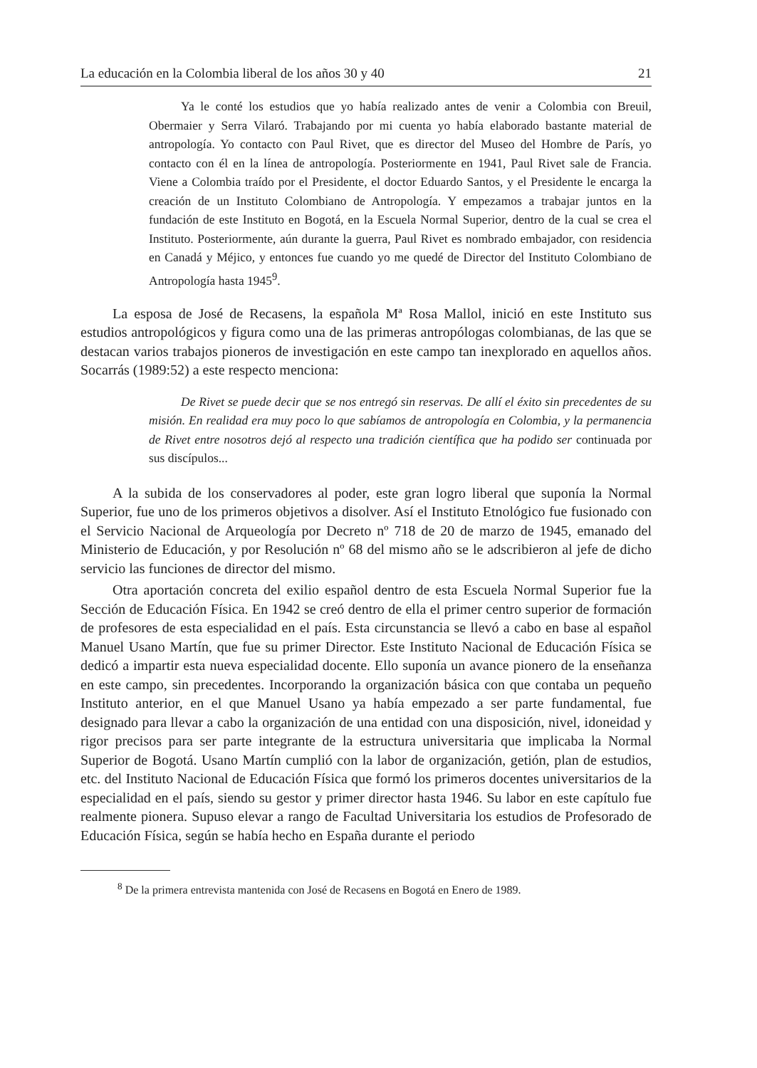La educación en la Colombia liberal de los años 30 y 40 21
Ya le conté los estudios que yo había realizado antes de venir a Colombia con Breuil, Obermaier y Serra Vilaró. Trabajando por mi cuenta yo había elaborado bastante material de antropología. Yo contacto con Paul Rivet, que es director del Museo del Hombre de París, yo contacto con él en la línea de antropología. Posteriormente en 1941, Paul Rivet sale de Francia. Viene a Colombia traído por el Presidente, el doctor Eduardo Santos, y el Presidente le encarga la creación de un Instituto Colombiano de Antropología. Y empezamos a trabajar juntos en la fundación de este Instituto en Bogotá, en la Escuela Normal Superior, dentro de la cual se crea el Instituto. Posteriormente, aún durante la guerra, Paul Rivet es nombrado embajador, con residencia en Canadá y Méjico, y entonces fue cuando yo me quedé de Director del Instituto Colombiano de Antropología hasta 1945<sup>9</sup>.
La esposa de José de Recasens, la española Mª Rosa Mallol, inició en este Instituto sus estudios antropológicos y figura como una de las primeras antropólogas colombianas, de las que se destacan varios trabajos pioneros de investigación en este campo tan inexplorado en aquellos años. Socarrás (1989:52) a este respecto menciona:
De Rivet se puede decir que se nos entregó sin reservas. De allí el éxito sin precedentes de su misión. En realidad era muy poco lo que sabíamos de antropología en Colombia, y la permanencia de Rivet entre nosotros dejó al respecto una tradición científica que ha podido ser continuada por sus discípulos...
A la subida de los conservadores al poder, este gran logro liberal que suponía la Normal Superior, fue uno de los primeros objetivos a disolver. Así el Instituto Etnológico fue fusionado con el Servicio Nacional de Arqueología por Decreto nº 718 de 20 de marzo de 1945, emanado del Ministerio de Educación, y por Resolución nº 68 del mismo año se le adscribieron al jefe de dicho servicio las funciones de director del mismo.
Otra aportación concreta del exilio español dentro de esta Escuela Normal Superior fue la Sección de Educación Física. En 1942 se creó dentro de ella el primer centro superior de formación de profesores de esta especialidad en el país. Esta circunstancia se llevó a cabo en base al español Manuel Usano Martín, que fue su primer Director. Este Instituto Nacional de Educación Física se dedicó a impartir esta nueva especialidad docente. Ello suponía un avance pionero de la enseñanza en este campo, sin precedentes. Incorporando la organización básica con que contaba un pequeño Instituto anterior, en el que Manuel Usano ya había empezado a ser parte fundamental, fue designado para llevar a cabo la organización de una entidad con una disposición, nivel, idoneidad y rigor precisos para ser parte integrante de la estructura universitaria que implicaba la Normal Superior de Bogotá. Usano Martín cumplió con la labor de organización, getión, plan de estudios, etc. del Instituto Nacional de Educación Física que formó los primeros docentes universitarios de la especialidad en el país, siendo su gestor y primer director hasta 1946. Su labor en este capítulo fue realmente pionera. Supuso elevar a rango de Facultad Universitaria los estudios de Profesorado de Educación Física, según se había hecho en España durante el periodo
<sup>8</sup> De la primera entrevista mantenida con José de Recasens en Bogotá en Enero de 1989.